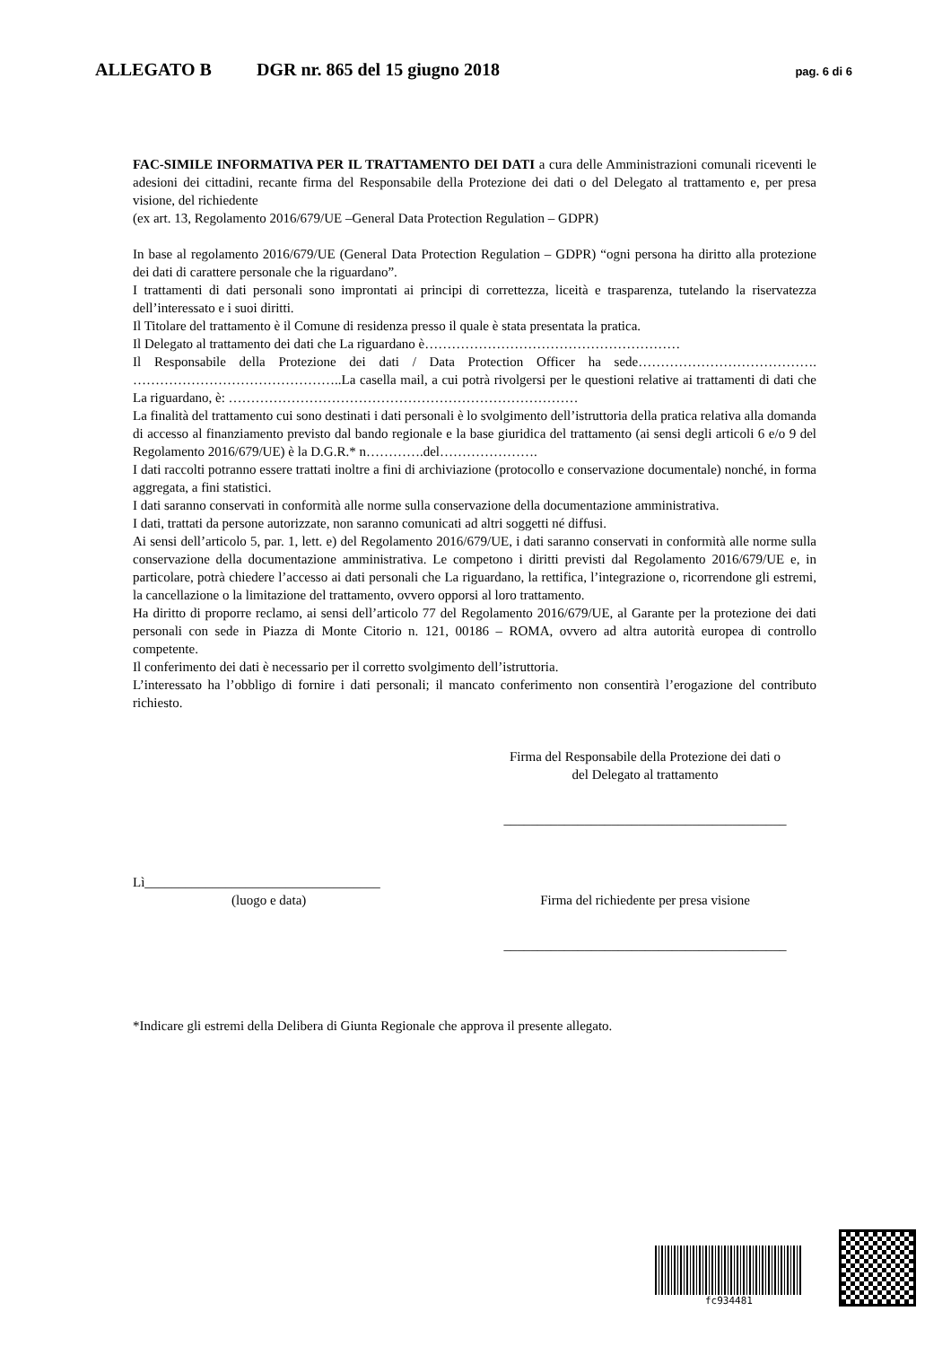ALLEGATO B DGR nr. 865 del 15 giugno 2018 pag. 6 di 6
FAC-SIMILE INFORMATIVA PER IL TRATTAMENTO DEI DATI a cura delle Amministrazioni comunali riceventi le adesioni dei cittadini, recante firma del Responsabile della Protezione dei dati o del Delegato al trattamento e, per presa visione, del richiedente
(ex art. 13, Regolamento 2016/679/UE –General Data Protection Regulation – GDPR)
In base al regolamento 2016/679/UE (General Data Protection Regulation – GDPR) “ogni persona ha diritto alla protezione dei dati di carattere personale che la riguardano”.
I trattamenti di dati personali sono improntati ai principi di correttezza, liceità e trasparenza, tutelando la riservatezza dell’interessato e i suoi diritti.
Il Titolare del trattamento è il Comune di residenza presso il quale è stata presentata la pratica.
Il Delegato al trattamento dei dati che La riguardano è…………………………………………………
Il Responsabile della Protezione dei dati / Data Protection Officer ha sede…………………………………. ………………………………………..La casella mail, a cui potrà rivolgersi per le questioni relative ai trattamenti di dati che La riguardano, è: ……………………………………………………………………
La finalità del trattamento cui sono destinati i dati personali è lo svolgimento dell’istruttoria della pratica relativa alla domanda di accesso al finanziamento previsto dal bando regionale e la base giuridica del trattamento (ai sensi degli articoli 6 e/o 9 del Regolamento 2016/679/UE) è la D.G.R.* n………….del………………….
I dati raccolti potranno essere trattati inoltre a fini di archiviazione (protocollo e conservazione documentale) nonché, in forma aggregata, a fini statistici.
I dati saranno conservati in conformità alle norme sulla conservazione della documentazione amministrativa.
I dati, trattati da persone autorizzate, non saranno comunicati ad altri soggetti né diffusi.
Ai sensi dell’articolo 5, par. 1, lett. e) del Regolamento 2016/679/UE, i dati saranno conservati in conformità alle norme sulla conservazione della documentazione amministrativa. Le competono i diritti previsti dal Regolamento 2016/679/UE e, in particolare, potrà chiedere l’accesso ai dati personali che La riguardano, la rettifica, l’integrazione o, ricorrendone gli estremi, la cancellazione o la limitazione del trattamento, ovvero opporsi al loro trattamento.
Ha diritto di proporre reclamo, ai sensi dell’articolo 77 del Regolamento 2016/679/UE, al Garante per la protezione dei dati personali con sede in Piazza di Monte Citorio n. 121, 00186 – ROMA, ovvero ad altra autorità europea di controllo competente.
Il conferimento dei dati è necessario per il corretto svolgimento dell’istruttoria.
L’interessato ha l’obbligo di fornire i dati personali; il mancato conferimento non consentirà l’erogazione del contributo richiesto.
Firma del Responsabile della Protezione dei dati o
del Delegato al trattamento
__________________________________________
Lì___________________________________
(luogo e data)
Firma del richiedente per presa visione
__________________________________________
*Indicare gli estremi della Delibera di Giunta Regionale che approva il presente allegato.
fc934481